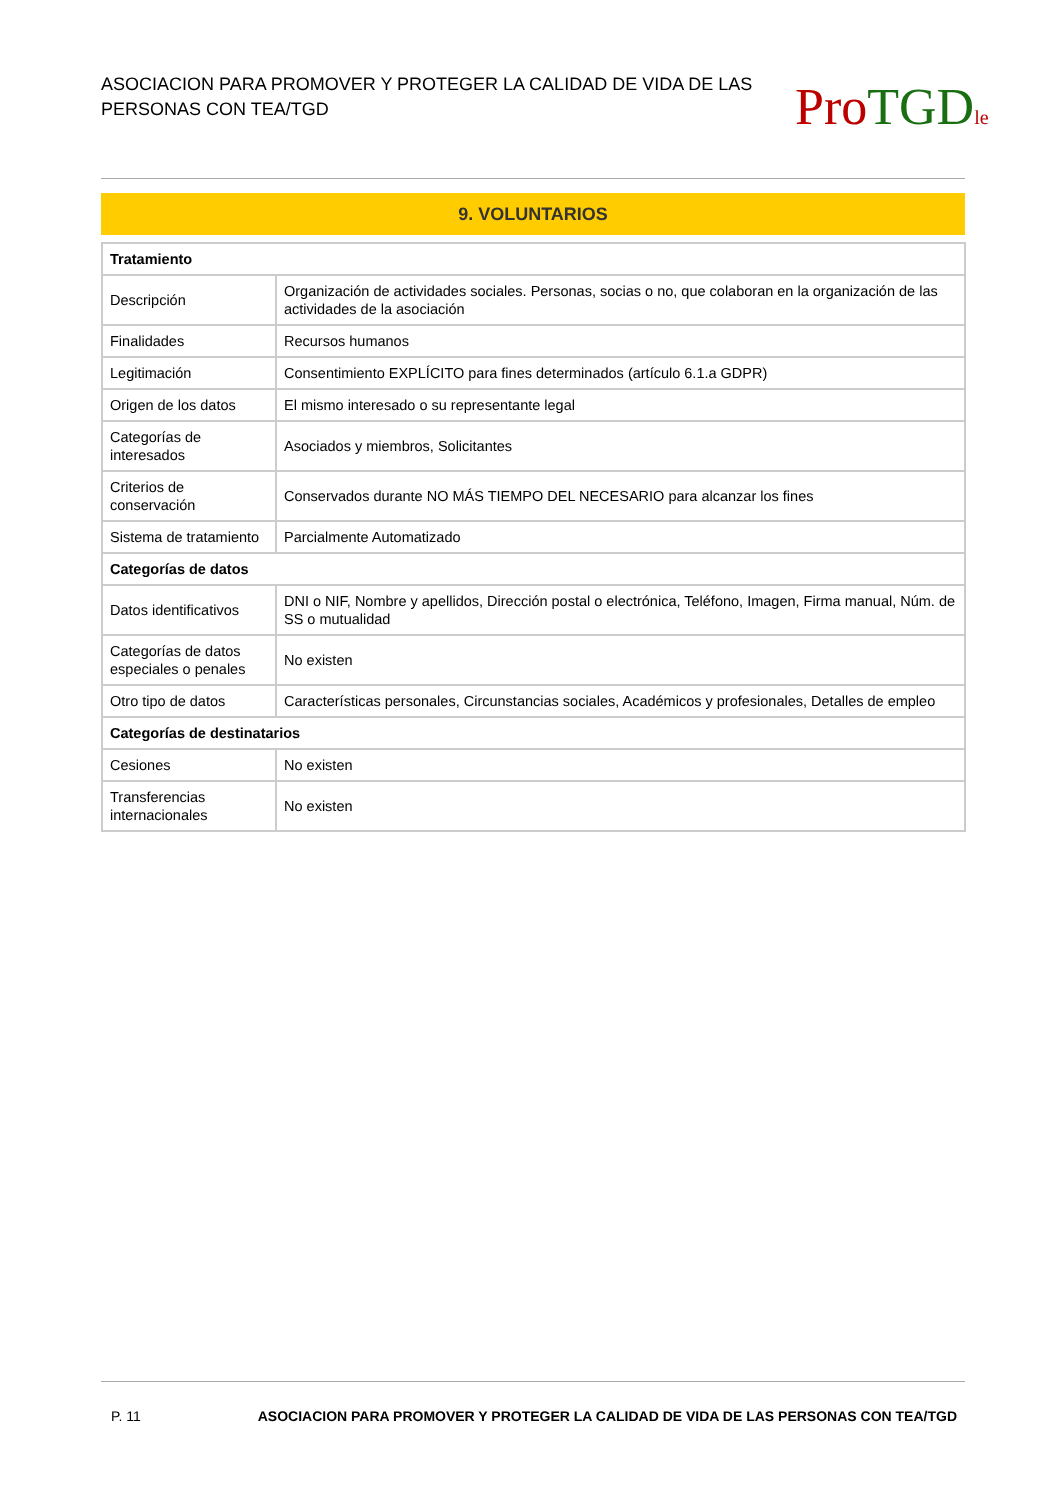ASOCIACION PARA PROMOVER Y PROTEGER LA CALIDAD DE VIDA DE LAS PERSONAS CON TEA/TGD
Pro TGD le
9. VOLUNTARIOS
| Tratamiento | |
| --- | --- |
| Descripción | Organización de actividades sociales. Personas, socias o no, que colaboran en la organización de las actividades de la asociación |
| Finalidades | Recursos humanos |
| Legitimación | Consentimiento EXPLÍCITO para fines determinados (artículo 6.1.a GDPR) |
| Origen de los datos | El mismo interesado o su representante legal |
| Categorías de interesados | Asociados y miembros, Solicitantes |
| Criterios de conservación | Conservados durante NO MÁS TIEMPO DEL NECESARIO para alcanzar los fines |
| Sistema de tratamiento | Parcialmente Automatizado |
| Categorías de datos | |
| Datos identificativos | DNI o NIF, Nombre y apellidos, Dirección postal o electrónica, Teléfono, Imagen, Firma manual, Núm. de SS o mutualidad |
| Categorías de datos especiales o penales | No existen |
| Otro tipo de datos | Características personales, Circunstancias sociales, Académicos y profesionales, Detalles de empleo |
| Categorías de destinatarios | |
| Cesiones | No existen |
| Transferencias internacionales | No existen |
P. 11 ASOCIACION PARA PROMOVER Y PROTEGER LA CALIDAD DE VIDA DE LAS PERSONAS CON TEA/TGD